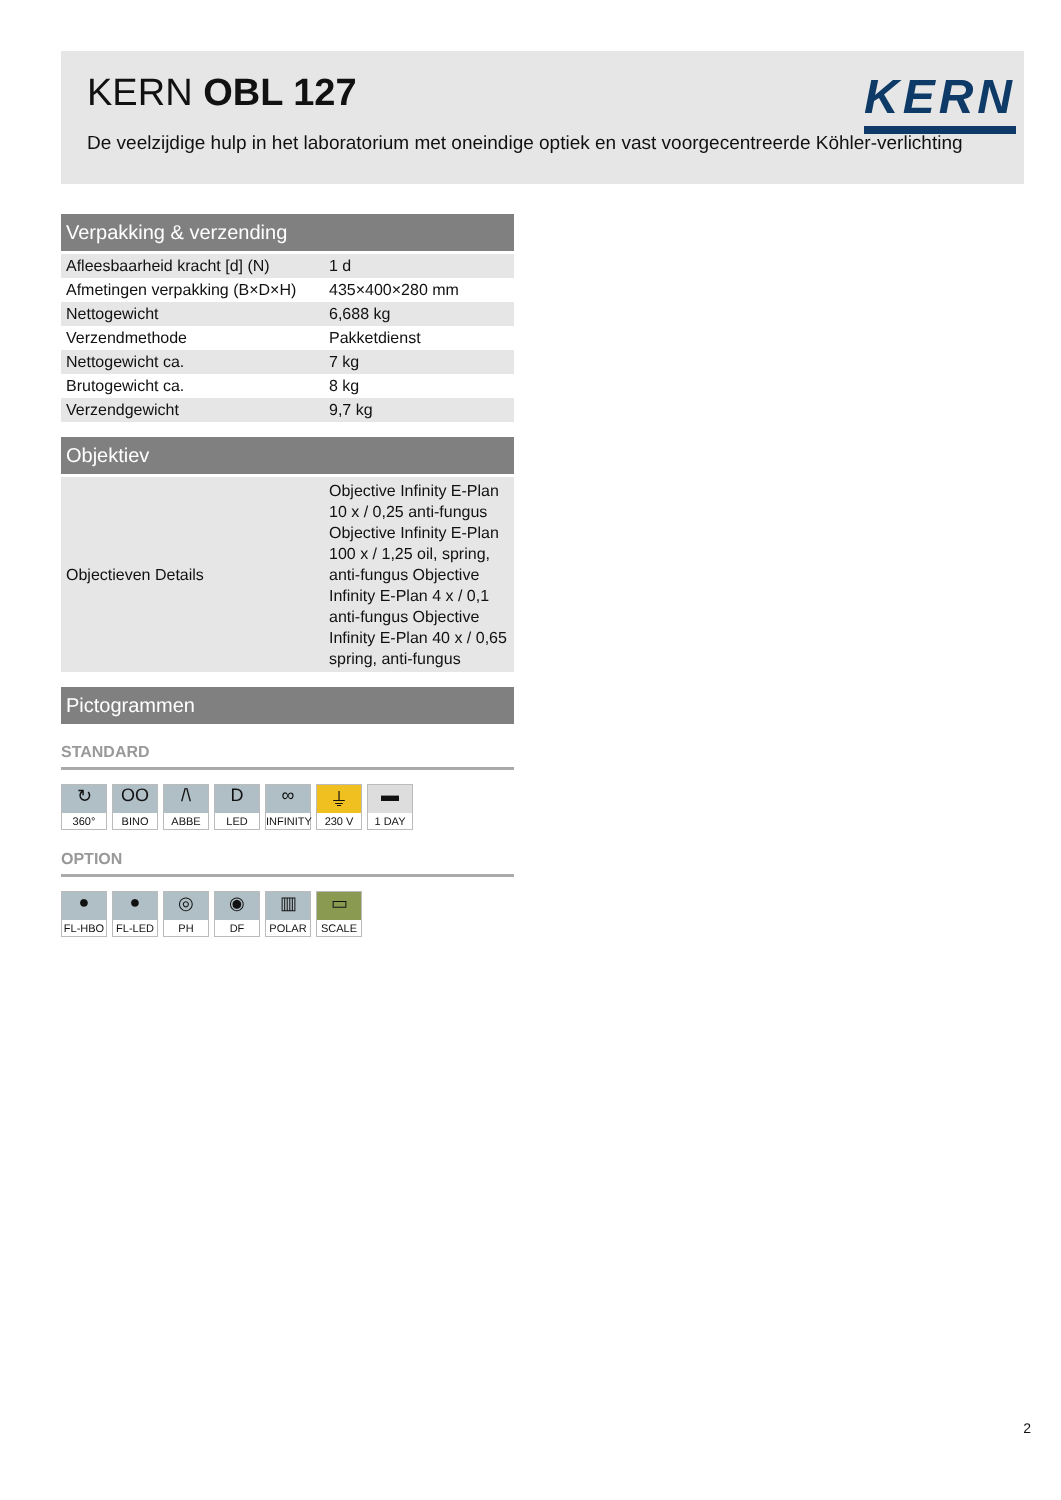KERN OBL 127
De veelzijdige hulp in het laboratorium met oneindige optiek en vast voorgecentreerde Köhler-verlichting
KERN
| Verpakking & verzending | |
| --- | --- |
| Afleesbaarheid kracht [d] (N) | 1 d |
| Afmetingen verpakking (B×D×H) | 435×400×280 mm |
| Nettogewicht | 6,688 kg |
| Verzendmethode | Pakketdienst |
| Nettogewicht ca. | 7 kg |
| Brutogewicht ca. | 8 kg |
| Verzendgewicht | 9,7 kg |
| Objektiev | |
| --- | --- |
| Objectieven Details | Objective Infinity E-Plan 10 x / 0,25 anti-fungus Objective Infinity E-Plan 100 x / 1,25 oil, spring, anti-fungus Objective Infinity E-Plan 4 x / 0,1 anti-fungus Objective Infinity E-Plan 40 x / 0,65 spring, anti-fungus |
| Pictogrammen |
| --- |
STANDARD
↻
360°
OO
BINO
/\
ABBE
D
LED
∞
INFINITY
⏚
230 V
▬
1 DAY
OPTION
●
FL-HBO
●
FL-LED
◎
PH
◉
DF
▥
POLAR
▭
SCALE
2